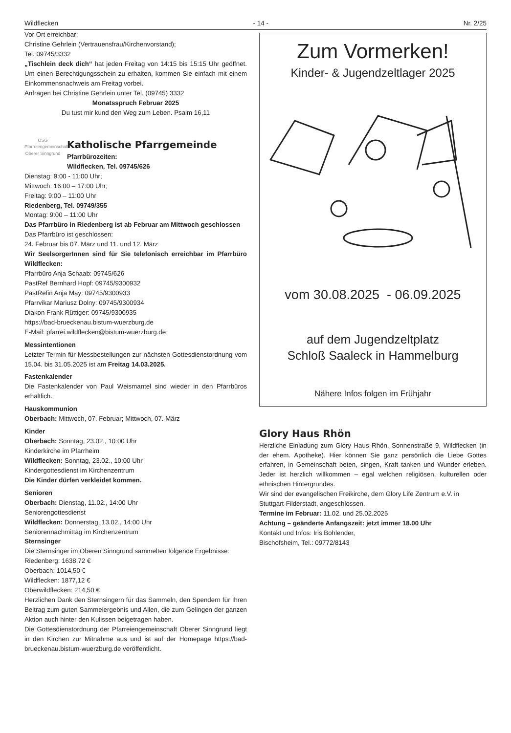Wildflecken - 14 - Nr. 2/25
Vor Ort erreichbar:
Christine Gehrlein (Vertrauensfrau/Kirchenvorstand);
Tel. 09745/3332
„Tischlein deck dich“ hat jeden Freitag von 14:15 bis 15:15 Uhr geöffnet. Um einen Berechtigungsschein zu erhalten, kommen Sie einfach mit einem Einkommensnachweis am Freitag vorbei.
Anfragen bei Christine Gehrlein unter Tel. (09745) 3332
Monatsspruch Februar 2025
Du tust mir kund den Weg zum Leben. Psalm 16,11
OSG
Pfarreiengemeinschaft Oberer Sinngrund
Katholische Pfarrgemeinde
Pfarrbürozeiten:
Wildflecken, Tel. 09745/626
Dienstag: 9:00 - 11:00 Uhr;
Mittwoch: 16:00 – 17:00 Uhr;
Freitag: 9:00 – 11:00 Uhr
Riedenberg, Tel. 09749/355
Montag: 9:00 – 11:00 Uhr
Das Pfarrbüro in Riedenberg ist ab Februar am Mittwoch geschlossen
Das Pfarrbüro ist geschlossen:
24. Februar bis 07. März und 11. und 12. März
Wir SeelsorgerInnen sind für Sie telefonisch erreichbar im Pfarrbüro Wildflecken:
Pfarrbüro Anja Schaab: 09745/626
PastRef Bernhard Hopf: 09745/9300932
PastRefin Anja May: 09745/9300933
Pfarrvikar Mariusz Dolny: 09745/9300934
Diakon Frank Rüttiger: 09745/9300935
https://bad-brueckenau.bistum-wuerzburg.de
E-Mail: pfarrei.wildflecken@bistum-wuerzburg.de
Messintentionen
Letzter Termin für Messbestellungen zur nächsten Gottesdienst­ordnung vom 15.04. bis 31.05.2025 ist am Freitag 14.03.2025.
Fastenkalender
Die Fastenkalender von Paul Weismantel sind wieder in den Pfarrbüros erhältlich.
Hauskommunion
Oberbach: Mittwoch, 07. Februar; Mittwoch, 07. März
Kinder
Oberbach: Sonntag, 23.02., 10:00 Uhr
Kinderkirche im Pfarrheim
Wildflecken: Sonntag, 23.02., 10:00 Uhr
Kindergottesdienst im Kirchenzentrum
Die Kinder dürfen verkleidet kommen.
Senioren
Oberbach: Dienstag, 11.02., 14:00 Uhr
Seniorengottesdienst
Wildflecken: Donnerstag, 13.02., 14:00 Uhr
Seniorennachmittag im Kirchenzentrum
Sternsinger
Die Sternsinger im Oberen Sinngrund sammelten folgende Ergebnisse:
Riedenberg: 1638,72 €
Oberbach: 1014,50 €
Wildflecken: 1877,12 €
Oberwildflecken: 214,50 €
Herzlichen Dank den Sternsingern für das Sammeln, den Spendern für Ihren Beitrag zum guten Sammelergebnis und Allen, die zum Gelingen der ganzen Aktion auch hinter den Kulissen beigetragen haben.
Die Gottesdienstordnung der Pfarreiengemeinschaft Oberer Sinngrund liegt in den Kirchen zur Mitnahme aus und ist auf der Homepage https://bad-brueckenau.bistum-wuerzburg.de ver­öffentlicht.
Zum Vormerken!
Kinder- & Jugendzeltlager 2025
vom 30.08.2025 - 06.09.2025
auf dem Jugendzeltplatz
Schloß Saaleck in Hammelburg
Nähere Infos folgen im Frühjahr
Glory Haus Rhön
Herzliche Einladung zum Glory Haus Rhön, Sonnenstraße 9, Wildflecken (in der ehem. Apotheke). Hier können Sie ganz persönlich die Liebe Gottes erfahren, in Gemeinschaft beten, singen, Kraft tanken und Wunder erleben. Jeder ist herz­lich willkommen – egal welchen religiösen, kulturellen oder ethnischen Hintergrundes.
Wir sind der evangelischen Freikirche, dem Glory Life Zentrum e.V. in Stuttgart-Filderstadt, angeschlossen.
Termine im Februar: 11.02. und 25.02.2025
Achtung – geänderte Anfangszeit: jetzt immer 18.00 Uhr
Kontakt und Infos: Iris Bohlender,
Bischofsheim, Tel.: 09772/8143